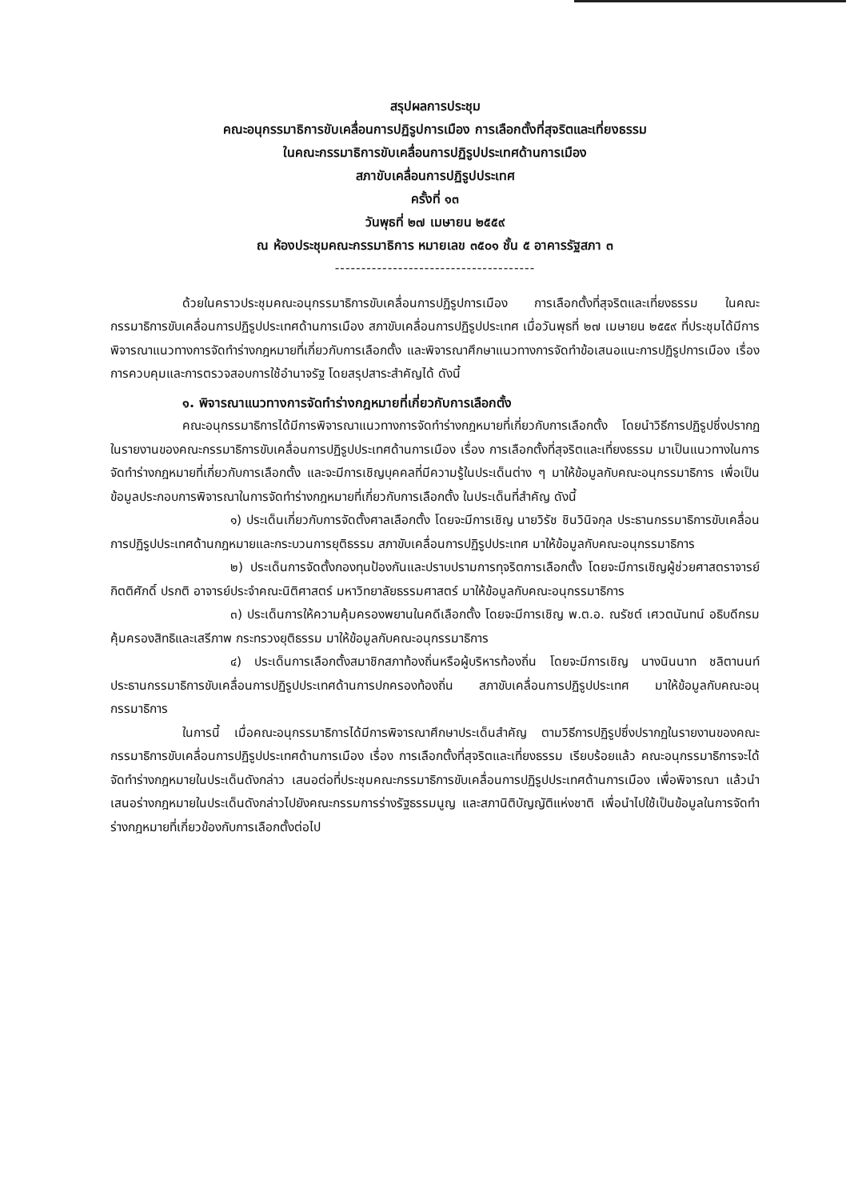สรุปผลการประชุม
คณะอนุกรรมาธิการขับเคลื่อนการปฏิรูปการเมือง การเลือกตั้งที่สุจริตและเที่ยงธรรม
ในคณะกรรมาธิการขับเคลื่อนการปฏิรูปประเทศด้านการเมือง
สภาขับเคลื่อนการปฏิรูปประเทศ
ครั้งที่ ๑๓
วันพุธที่ ๒๗ เมษายน ๒๕๕๙
ณ ห้องประชุมคณะกรรมาธิการ หมายเลข ๓๕๐๑ ชั้น ๕ อาคารรัฐสภา ๓
--------------------------------------
ด้วยในคราวประชุมคณะอนุกรรมาธิการขับเคลื่อนการปฏิรูปการเมือง การเลือกตั้งที่สุจริตและเที่ยงธรรม ในคณะกรรมาธิการขับเคลื่อนการปฏิรูปประเทศด้านการเมือง สภาขับเคลื่อนการปฏิรูปประเทศ เมื่อวันพุธที่ ๒๗ เมษายน ๒๕๕๙ ที่ประชุมได้มีการพิจารณาแนวทางการจัดทำร่างกฎหมายที่เกี่ยวกับการเลือกตั้ง และพิจารณาศึกษาแนวทางการจัดทำข้อเสนอแนะการปฏิรูปการเมือง เรื่อง การควบคุมและการตรวจสอบการใช้อำนาจรัฐ โดยสรุปสาระสำคัญได้ ดังนี้
๑. พิจารณาแนวทางการจัดทำร่างกฎหมายที่เกี่ยวกับการเลือกตั้ง
คณะอนุกรรมาธิการได้มีการพิจารณาแนวทางการจัดทำร่างกฎหมายที่เกี่ยวกับการเลือกตั้ง โดยนำวิธีการปฏิรูปซึ่งปรากฏในรายงานของคณะกรรมาธิการขับเคลื่อนการปฏิรูปประเทศด้านการเมือง เรื่อง การเลือกตั้งที่สุจริตและเที่ยงธรรม มาเป็นแนวทางในการจัดทำร่างกฎหมายที่เกี่ยวกับการเลือกตั้ง และจะมีการเชิญบุคคลที่มีความรู้ในประเด็นต่าง ๆ มาให้ข้อมูลกับคณะอนุกรรมาธิการ เพื่อเป็นข้อมูลประกอบการพิจารณาในการจัดทำร่างกฎหมายที่เกี่ยวกับการเลือกตั้ง ในประเด็นที่สำคัญ ดังนี้
๑) ประเด็นเกี่ยวกับการจัดตั้งศาลเลือกตั้ง โดยจะมีการเชิญ นายวิรัช ชินวินิจกุล ประธานกรรมาธิการขับเคลื่อนการปฏิรูปประเทศด้านกฎหมายและกระบวนการยุติธรรม สภาขับเคลื่อนการปฏิรูปประเทศ มาให้ข้อมูลกับคณะอนุกรรมาธิการ
๒) ประเด็นการจัดตั้งกองทุนป้องกันและปราบปรามการทุจริตการเลือกตั้ง โดยจะมีการเชิญผู้ช่วยศาสตราจารย์ กิตติศักดิ์ ปรกติ อาจารย์ประจำคณะนิติศาสตร์ มหาวิทยาลัยธรรมศาสตร์ มาให้ข้อมูลกับคณะอนุกรรมาธิการ
๓) ประเด็นการให้ความคุ้มครองพยานในคดีเลือกตั้ง โดยจะมีการเชิญ พ.ต.อ. ณรัชต์ เศวตนันทน์ อธิบดีกรมคุ้มครองสิทธิและเสรีภาพ กระทรวงยุติธรรม มาให้ข้อมูลกับคณะอนุกรรมาธิการ
๔) ประเด็นการเลือกตั้งสมาชิกสภาท้องถิ่นหรือผู้บริหารท้องถิ่น โดยจะมีการเชิญ นางนินนาท ชลิตานนท์ ประธานกรรมาธิการขับเคลื่อนการปฏิรูปประเทศด้านการปกครองท้องถิ่น สภาขับเคลื่อนการปฏิรูปประเทศ มาให้ข้อมูลกับคณะอนุกรรมาธิการ
ในการนี้ เมื่อคณะอนุกรรมาธิการได้มีการพิจารณาศึกษาประเด็นสำคัญ ตามวิธีการปฏิรูปซึ่งปรากฏในรายงานของคณะกรรมาธิการขับเคลื่อนการปฏิรูปประเทศด้านการเมือง เรื่อง การเลือกตั้งที่สุจริตและเที่ยงธรรม เรียบร้อยแล้ว คณะอนุกรรมาธิการจะได้จัดทำร่างกฎหมายในประเด็นดังกล่าว เสนอต่อที่ประชุมคณะกรรมาธิการขับเคลื่อนการปฏิรูปประเทศด้านการเมือง เพื่อพิจารณา แล้วนำเสนอร่างกฎหมายในประเด็นดังกล่าวไปยังคณะกรรมการร่างรัฐธรรมนูญ และสภานิติบัญญัติแห่งชาติ เพื่อนำไปใช้เป็นข้อมูลในการจัดทำร่างกฎหมายที่เกี่ยวข้องกับการเลือกตั้งต่อไป